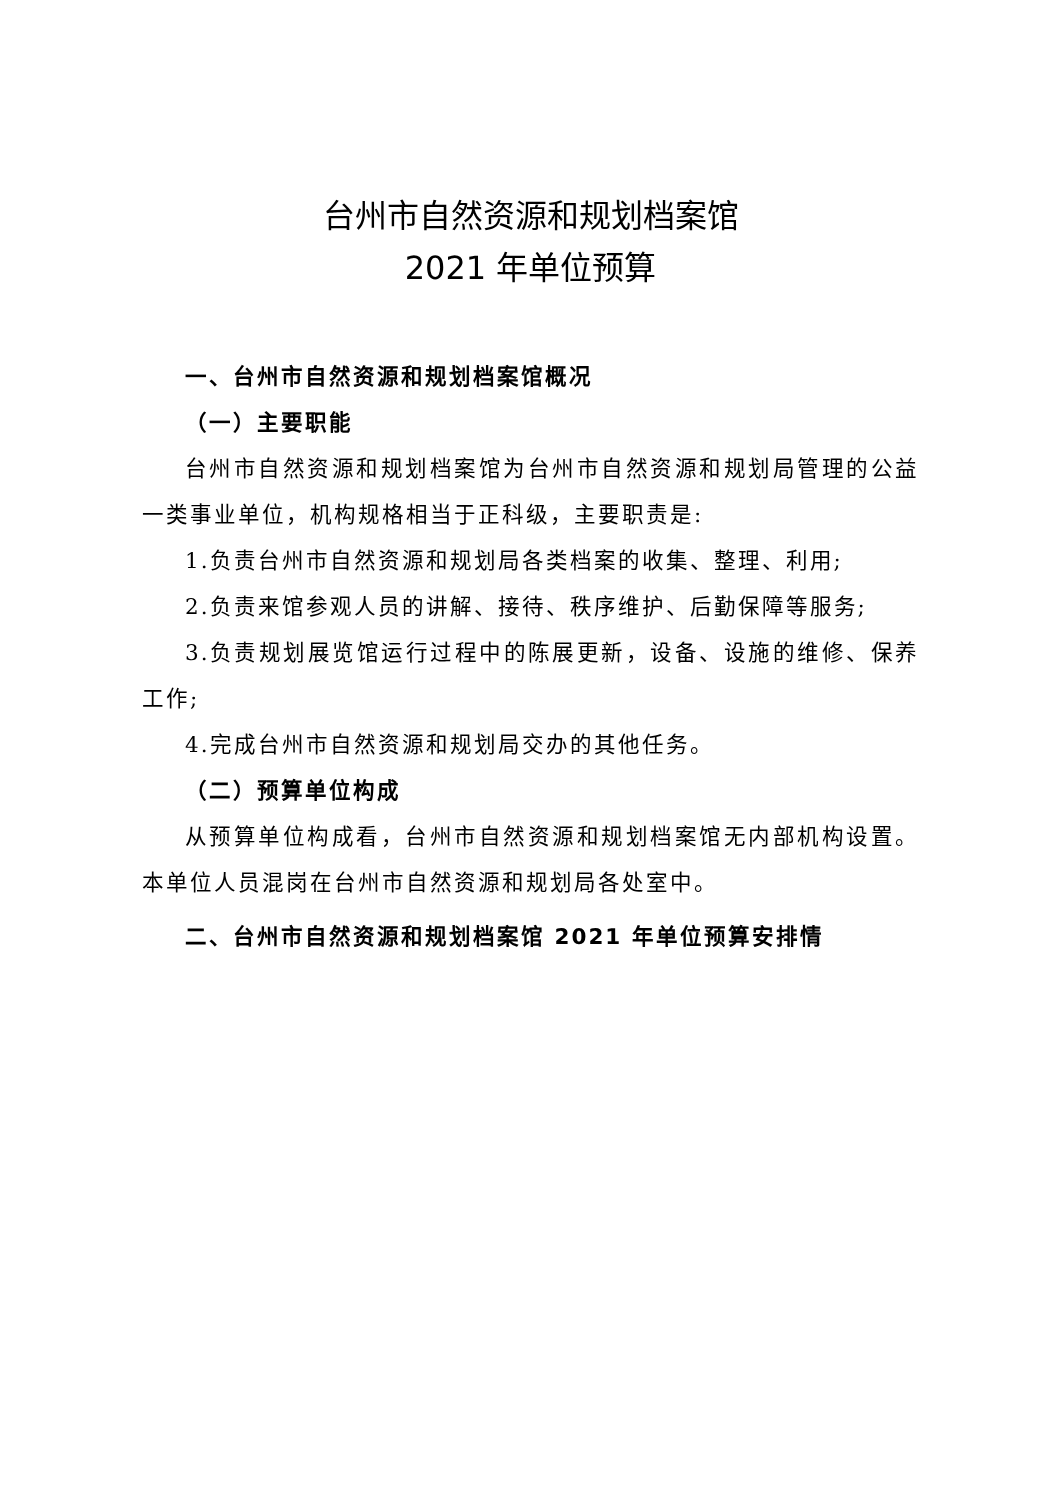台州市自然资源和规划档案馆
2021 年单位预算
一、台州市自然资源和规划档案馆概况
（一）主要职能
台州市自然资源和规划档案馆为台州市自然资源和规划局管理的公益一类事业单位，机构规格相当于正科级，主要职责是:
1.负责台州市自然资源和规划局各类档案的收集、整理、利用;
2.负责来馆参观人员的讲解、接待、秩序维护、后勤保障等服务;
3.负责规划展览馆运行过程中的陈展更新，设备、设施的维修、保养工作;
4.完成台州市自然资源和规划局交办的其他任务。
（二）预算单位构成
从预算单位构成看，台州市自然资源和规划档案馆无内部机构设置。本单位人员混岗在台州市自然资源和规划局各处室中。
二、台州市自然资源和规划档案馆 2021 年单位预算安排情